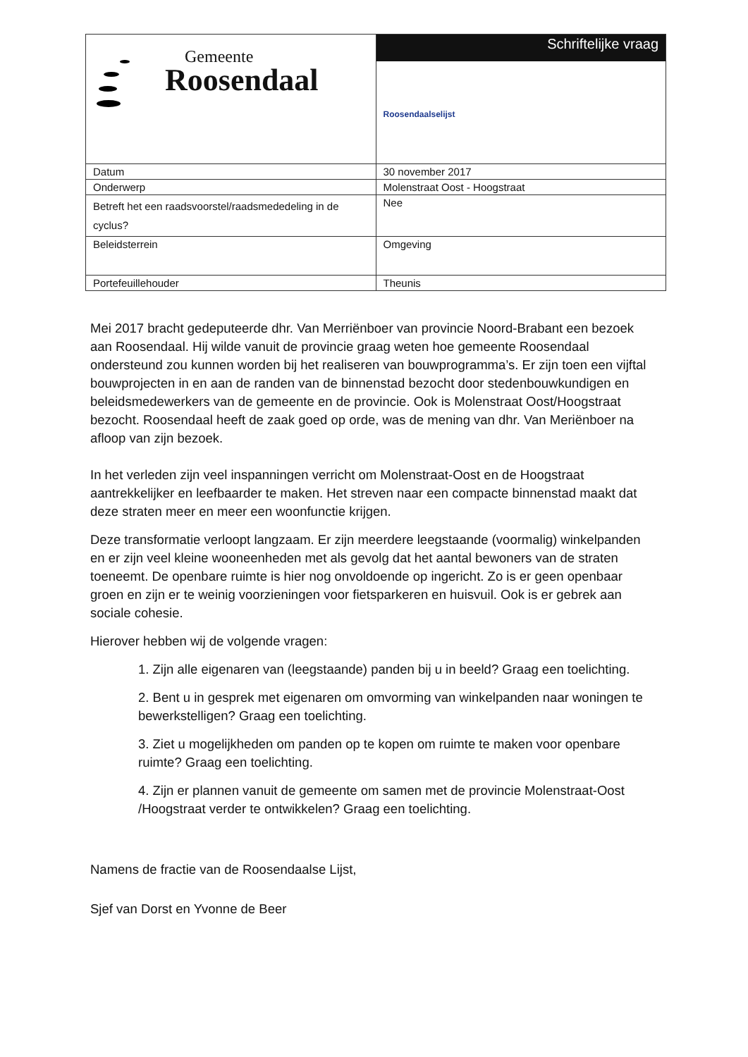| Gemeente Roosendaal | Schriftelijke vraag Roosendaalselijst |
| Datum | 30 november 2017 |
| Onderwerp | Molenstraat Oost - Hoogstraat |
| Betreft het een raadsvoorstel/raadsmededeling in de cyclus? | Nee |
| Beleidsterrein | Omgeving |
| Portefeuillehouder | Theunis |
Mei 2017 bracht gedeputeerde dhr. Van Merriënboer van provincie Noord-Brabant een bezoek aan Roosendaal. Hij wilde vanuit de provincie graag weten hoe gemeente Roosendaal ondersteund zou kunnen worden bij het realiseren van bouwprogramma’s. Er zijn toen een vijftal bouwprojecten in en aan de randen van de binnenstad bezocht door stedenbouwkundigen en beleidsmedewerkers van de gemeente en de provincie. Ook is Molenstraat Oost/Hoogstraat bezocht. Roosendaal heeft de zaak goed op orde, was de mening van dhr. Van Meriënboer na afloop van zijn bezoek.
In het verleden zijn veel inspanningen verricht om Molenstraat-Oost en de Hoogstraat aantrekkelijker en leefbaarder te maken. Het streven naar een compacte binnenstad maakt dat deze straten meer en meer een woonfunctie krijgen.
Deze transformatie verloopt langzaam. Er zijn meerdere leegstaande (voormalig) winkelpanden en er zijn veel kleine wooneenheden met als gevolg dat het aantal bewoners van de straten toeneemt. De openbare ruimte is hier nog onvoldoende op ingericht. Zo is er geen openbaar groen en zijn er te weinig voorzieningen voor fietsparkeren en huisvuil. Ook is er gebrek aan sociale cohesie.
Hierover hebben wij de volgende vragen:
1. Zijn alle eigenaren van (leegstaande) panden bij u in beeld? Graag een toelichting.
2. Bent u in gesprek met eigenaren om omvorming van winkelpanden naar woningen te bewerkstelligen? Graag een toelichting.
3. Ziet u mogelijkheden om panden op te kopen om ruimte te maken voor openbare ruimte? Graag een toelichting.
4. Zijn er plannen vanuit de gemeente om samen met de provincie Molenstraat-Oost /Hoogstraat verder te ontwikkelen? Graag een toelichting.
Namens de fractie van de Roosendaalse Lijst,
Sjef van Dorst en Yvonne de Beer